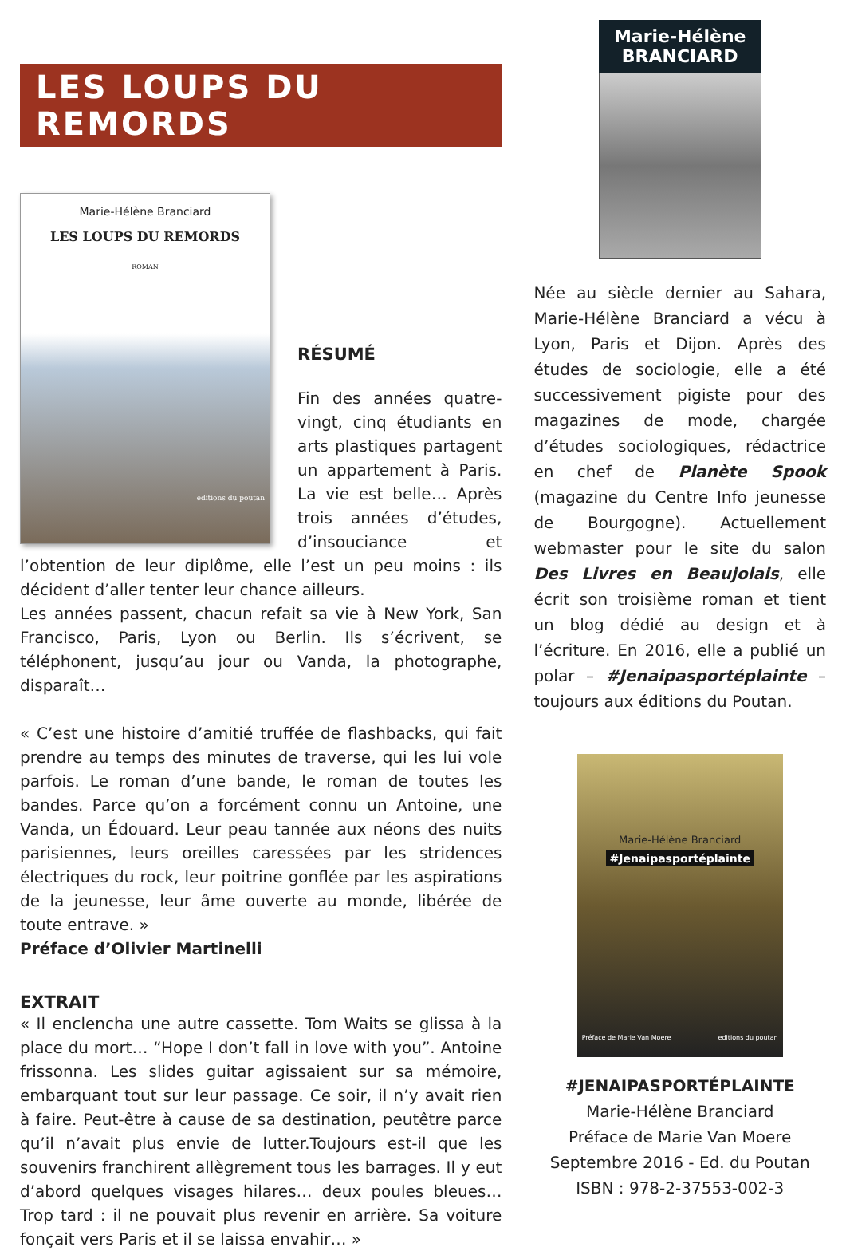LES LOUPS DU REMORDS
Marie-Hélène Branciard
LES LOUPS DU REMORDS
ROMAN
editions du poutan
RÉSUMÉ
Fin des années quatre-vingt, cinq étudiants en arts plastiques partagent un appartement à Paris. La vie est belle… Après trois années d’études, d’insouciance et l’obtention de leur diplôme, elle l’est un peu moins : ils décident d’aller tenter leur chance ailleurs.
Les années passent, chacun refait sa vie à New York, San Francisco, Paris, Lyon ou Berlin. Ils s’écrivent, se téléphonent, jusqu’au jour ou Vanda, la photographe, disparaît…
« C’est une histoire d’amitié truffée de flashbacks, qui fait prendre au temps des minutes de traverse, qui les lui vole parfois. Le roman d’une bande, le roman de toutes les bandes. Parce qu’on a forcément connu un Antoine, une Vanda, un Édouard. Leur peau tannée aux néons des nuits parisiennes, leurs oreilles caressées par les stridences électriques du rock, leur poitrine gonflée par les aspirations de la jeunesse, leur âme ouverte au monde, libérée de toute entrave. »
Préface d’Olivier Martinelli
EXTRAIT
« Il enclencha une autre cassette. Tom Waits se glissa à la place du mort… “Hope I don’t fall in love with you”. Antoine frissonna. Les slides guitar agissaient sur sa mémoire, embarquant tout sur leur passage. Ce soir, il n’y avait rien à faire. Peut-être à cause de sa destination, peutêtre parce qu’il n’avait plus envie de lutter.Toujours est-il que les souvenirs franchirent allègrement tous les barrages. Il y eut d’abord quelques visages hilares… deux poules bleues… Trop tard : il ne pouvait plus revenir en arrière. Sa voiture fonçait vers Paris et il se laissa envahir… »
Marie-Hélène
BRANCIARD
Née au siècle dernier au Sahara, Marie-Hélène Branciard a vécu à Lyon, Paris et Dijon. Après des études de sociologie, elle a été successivement pigiste pour des magazines de mode, chargée d’études sociologiques, rédactrice en chef de Planète Spook (magazine du Centre Info jeunesse de Bourgogne). Actuellement webmaster pour le site du salon Des Livres en Beaujolais, elle écrit son troisième roman et tient un blog dédié au design et à l’écriture. En 2016, elle a publié un polar – #Jenaipasportéplainte – toujours aux éditions du Poutan.
Marie-Hélène Branciard
#Jenaipasportéplainte
Préface de Marie Van Moere editions du poutan
#JENAIPASPORTÉPLAINTE
Marie-Hélène Branciard
Préface de Marie Van Moere
Septembre 2016 - Ed. du Poutan
ISBN : 978-2-37553-002-3